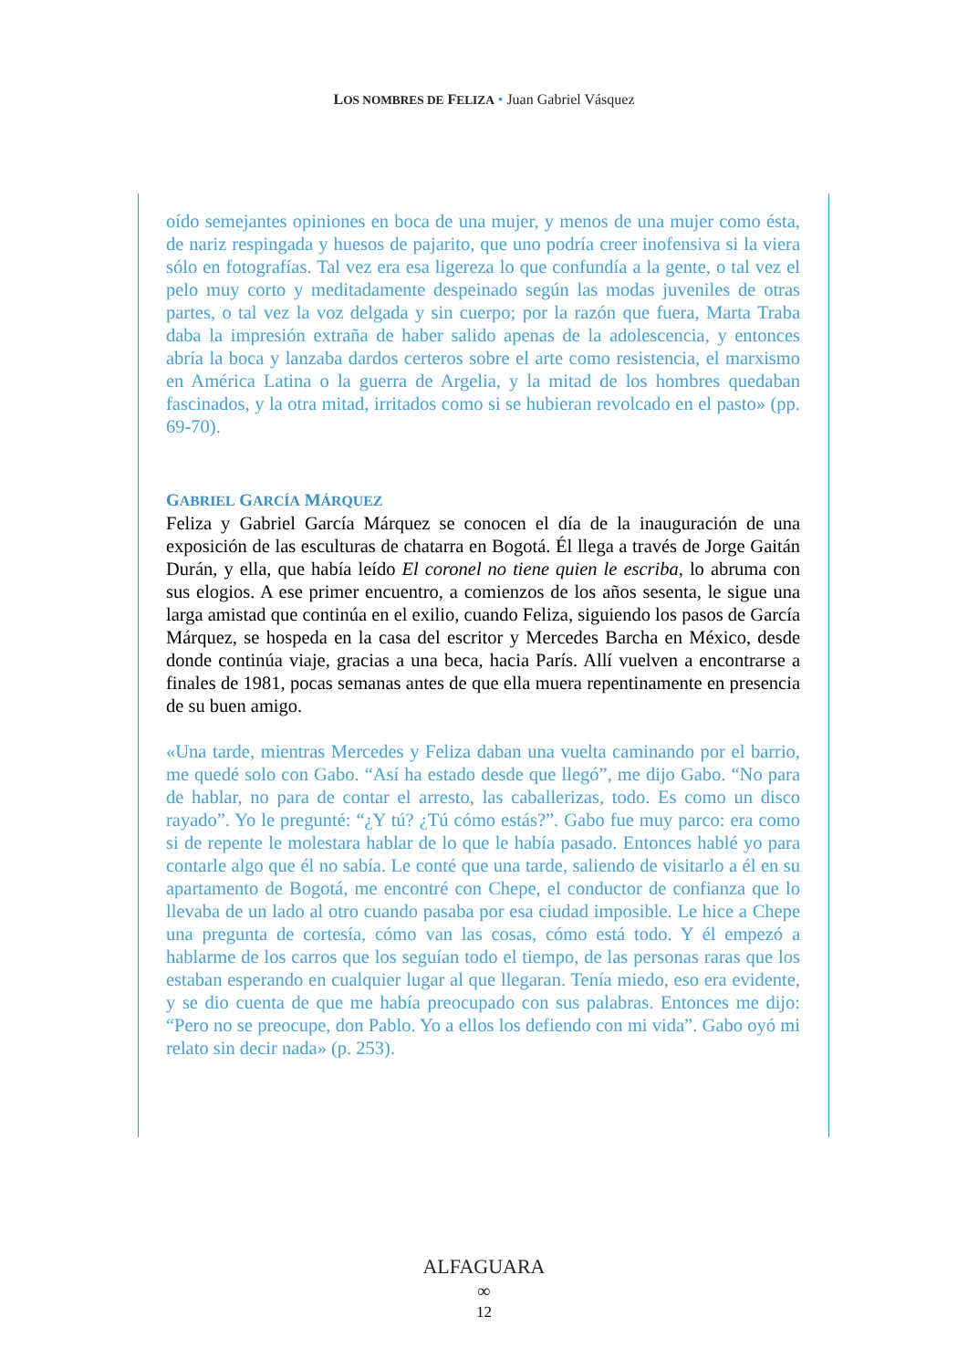LOS NOMBRES DE FELIZA • Juan Gabriel Vásquez
oído semejantes opiniones en boca de una mujer, y menos de una mujer como ésta, de nariz respingada y huesos de pajarito, que uno podría creer inofensiva si la viera sólo en fotografías. Tal vez era esa ligereza lo que confundía a la gente, o tal vez el pelo muy corto y meditadamente despeinado según las modas juveniles de otras partes, o tal vez la voz delgada y sin cuerpo; por la razón que fuera, Marta Traba daba la impresión extraña de haber salido apenas de la adolescencia, y entonces abría la boca y lanzaba dardos certeros sobre el arte como resistencia, el marxismo en América Latina o la guerra de Argelia, y la mitad de los hombres quedaban fascinados, y la otra mitad, irritados como si se hubieran revolcado en el pasto» (pp. 69-70).
GABRIEL GARCÍA MÁRQUEZ
Feliza y Gabriel García Márquez se conocen el día de la inauguración de una exposición de las esculturas de chatarra en Bogotá. Él llega a través de Jorge Gaitán Durán, y ella, que había leído El coronel no tiene quien le escriba, lo abruma con sus elogios. A ese primer encuentro, a comienzos de los años sesenta, le sigue una larga amistad que continúa en el exilio, cuando Feliza, siguiendo los pasos de García Márquez, se hospeda en la casa del escritor y Mercedes Barcha en México, desde donde continúa viaje, gracias a una beca, hacia París. Allí vuelven a encontrarse a finales de 1981, pocas semanas antes de que ella muera repentinamente en presencia de su buen amigo.
«Una tarde, mientras Mercedes y Feliza daban una vuelta caminando por el barrio, me quedé solo con Gabo. “Así ha estado desde que llegó”, me dijo Gabo. “No para de hablar, no para de contar el arresto, las caballerizas, todo. Es como un disco rayado”. Yo le pregunté: “¿Y tú? ¿Tú cómo estás?”. Gabo fue muy parco: era como si de repente le molestara hablar de lo que le había pasado. Entonces hablé yo para contarle algo que él no sabía. Le conté que una tarde, saliendo de visitarlo a él en su apartamento de Bogotá, me encontré con Chepe, el conductor de confianza que lo llevaba de un lado al otro cuando pasaba por esa ciudad imposible. Le hice a Chepe una pregunta de cortesía, cómo van las cosas, cómo está todo. Y él empezó a hablarme de los carros que los seguían todo el tiempo, de las personas raras que los estaban esperando en cualquier lugar al que llegaran. Tenía miedo, eso era evidente, y se dio cuenta de que me había preocupado con sus palabras. Entonces me dijo: “Pero no se preocupe, don Pablo. Yo a ellos los defiendo con mi vida”. Gabo oyó mi relato sin decir nada» (p. 253).
ALFAGUARA
∞
12